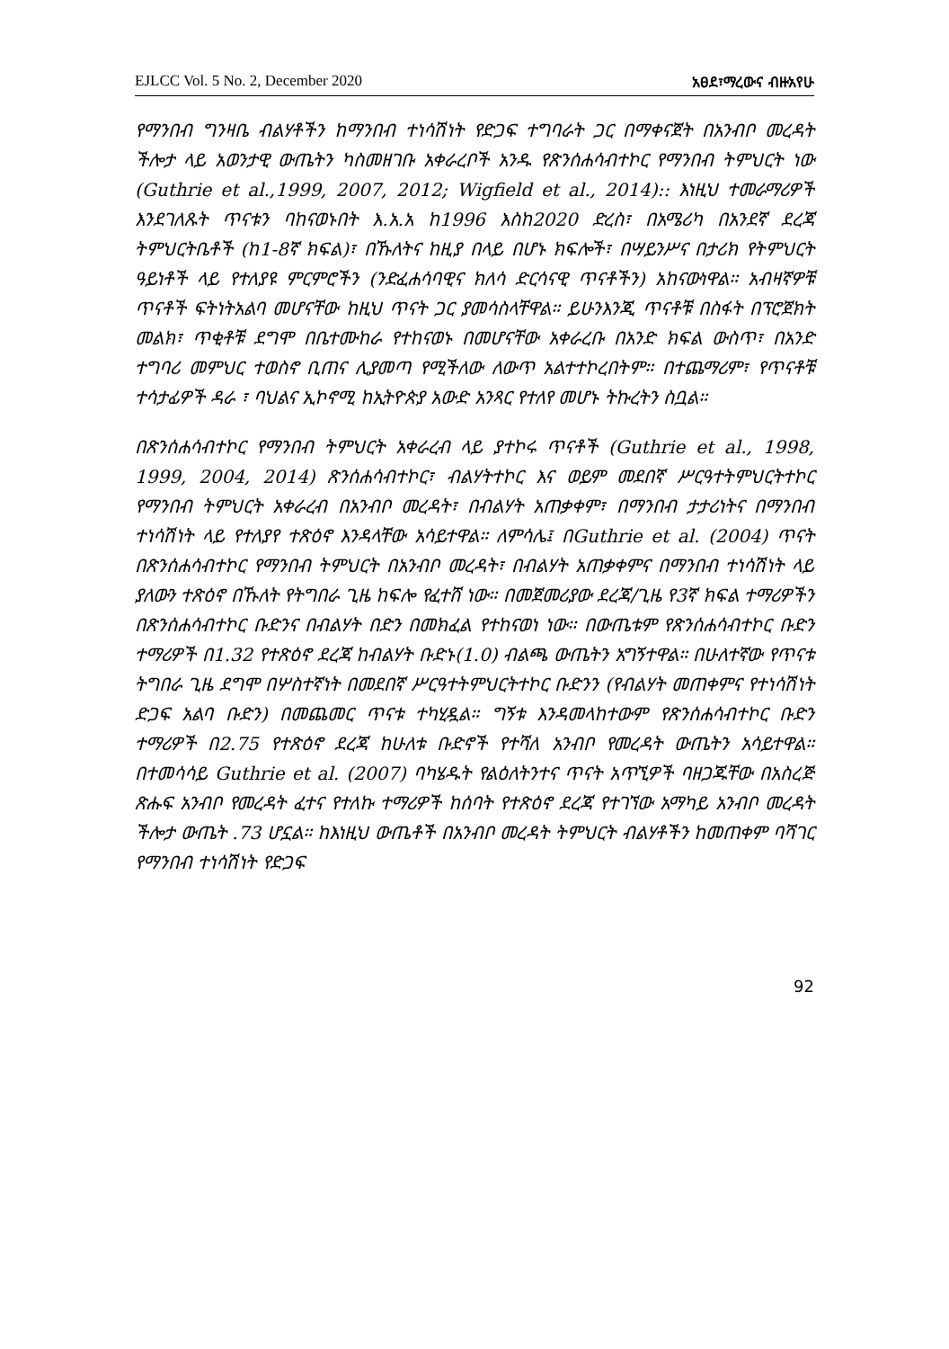EJLCC Vol. 5 No. 2, December 2020 አፀደ፣ማረውና ብዙአየሁ
የማንበብ ግንዛቤ ብልሃቶችን ከማንበብ ተነሳሽነት የድጋፍ ተግባራት ጋር በማቀናጀት በአንብቦ መረዳት ችሎታ ላይ አወንታዊ ውጤትን ካስመዘገቡ አቀራረቦች አንዱ የጽንሰሐሳብተኮር የማንበብ ትምህርት ነው (Guthrie et al.,1999, 2007, 2012; Wigfield et al., 2014):: እነዚህ ተመራማሪዎች እንደገለጹት ጥናቱን ባከናወኑበት እ.አ.አ ከ1996 እስከ2020 ድረስ፣ በአሜሪካ በአንደኛ ደረጃ ትምህርትቤቶች (ከ1-8ኛ ክፍል)፣ በኹለትና ከዚያ በላይ በሆኑ ክፍሎች፣ በሣይንሥና በታሪክ የትምህርት ዓይነቶች ላይ የተለያዩ ምርምሮችን (ንድፈሐሳባዊና ክለሳ ድርሳናዊ ጥናቶችን) አከናውነዋል። አብዛኛዎቹ ጥናቶች ፍትነትአልባ መሆናቸው ከዚህ ጥናት ጋር ያመሳስላቸዋል። ይሁንእንጂ ጥናቶቹ በስፋት በፕሮጀክት መልክ፣ ጥቂቶቹ ደግሞ በቤተሙከራ የተከናወኑ በመሆናቸው አቀራረቡ በአንድ ክፍል ውስጥ፣ በአንድ ተግባሪ መምህር ተወስኖ ቢጠና ሊያመጣ የሚችለው ለውጥ አልተተኮረበትም። በተጨማሪም፣ የጥናቶቹ ተሳታፊዎች ዳራ ፣ ባህልና ኢኮኖሚ ከኢትዮጵያ አውድ አንጻር የተለየ መሆኑ ትኩረትን ስቧል።
በጽንሰሐሳብተኮር የማንበብ ትምህርት አቀራረብ ላይ ያተኮሩ ጥናቶች (Guthrie et al., 1998, 1999, 2004, 2014) ጽንሰሐሳብተኮር፣ ብልሃትተኮር እና ወይም መደበኛ ሥርዓተትምህርትተኮር የማንበብ ትምህርት አቀራረብ በአንብቦ መረዳት፣ በብልሃት አጠቃቀም፣ በማንበብ ታታሪነትና በማንበብ ተነሳሽነት ላይ የተለያየ ተጽዕኖ እንዳላቸው አሳይተዋል። ለምሳሌ፤ በGuthrie et al. (2004) ጥናት በጽንሰሐሳብተኮር የማንበብ ትምህርት በአንብቦ መረዳት፣ በብልሃት አጠቃቀምና በማንበብ ተነሳሽነት ላይ ያለውን ተጽዕኖ በኹለት የትግበራ ጊዜ ከፍሎ የፈተሸ ነው። በመጀመሪያው ደረጃ/ጊዜ የ3ኛ ክፍል ተማሪዎችን በጽንሰሐሳብተኮር ቡድንና በብልሃት በድን በመክፈል የተከናወነ ነው፡፡ በውጤቱም የጽንሰሐሳብተኮር ቡድን ተማሪዎች በ1.32 የተጽዕኖ ደረጃ ከብልሃት ቡድኑ(1.0) ብልጫ ውጤትን አግኝተዋል። በሁለተኛው የጥናቱ ትግበራ ጊዜ ደግሞ በሦስተኛነት በመደበኛ ሥርዓተትምህርትተኮር ቡድንን (የብልሃት መጠቀምና የተነሳሽነት ድጋፍ አልባ ቡድን) በመጨመር ጥናቱ ተካሂዷል። ግኝቱ እንዳመላከተውም የጽንሰሐሳብተኮር ቡድን ተማሪዎች በ2.75 የተጽዕኖ ደረጃ ከሁለቱ ቡድኖች የተሻለ አንብቦ የመረዳት ውጤትን አሳይተዋል። በተመሳሳይ Guthrie et al. (2007) ባካሄዱት የልዕለትንተና ጥናት አጥኚዎች ባዘጋጁቸው በአስረጅ ጽሑፍ አንብቦ የመረዳት ፈተና የተለኩ ተማሪዎች ከሰባት የተጽዕኖ ደረጃ የተገኘው አማካይ አንብቦ መረዳት ችሎታ ውጤት .73 ሆኗል። ከእነዚህ ውጤቶች በአንብቦ መረዳት ትምህርት ብልሃቶችን ከመጠቀም ባሻገር የማንበብ ተነሳሽነት የድጋፍ
92